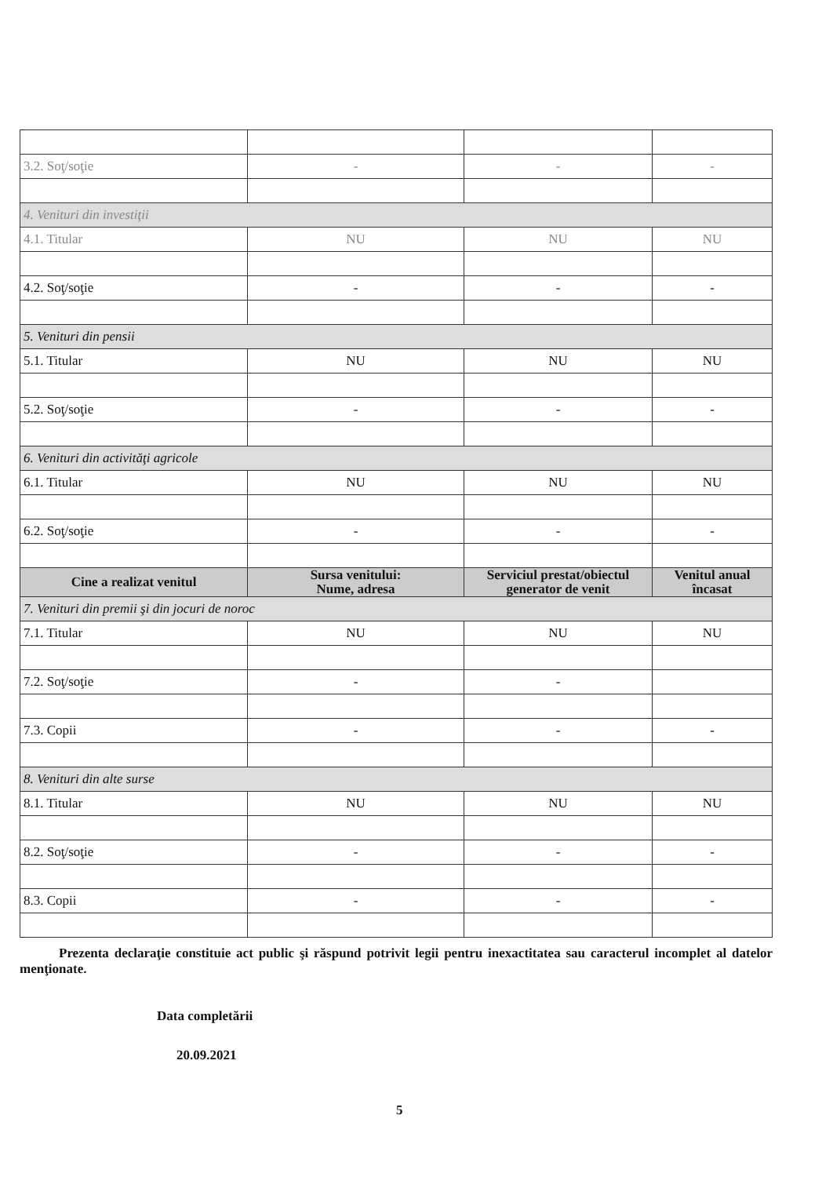| 3.2. Soţ/soţie | - | - | - |
| 4. Venituri din investiţii | | | |
| 4.1. Titular | NU | NU | NU |
| 4.2. Soţ/soţie | - | - | - |
| 5. Venituri din pensii | | | |
| 5.1. Titular | NU | NU | NU |
| 5.2. Soţ/soţie | - | - | - |
| 6. Venituri din activităţi agricole | | | |
| 6.1. Titular | NU | NU | NU |
| 6.2. Soţ/soţie | - | - | - |
| Cine a realizat venitul | Sursa venitului: Nume, adresa | Serviciul prestat/obiectul generator de venit | Venitul anual încasat |
| 7. Venituri din premii şi din jocuri de noroc | | | |
| 7.1. Titular | NU | NU | NU |
| 7.2. Soţ/soţie | - | - | |
| 7.3. Copii | - | - | - |
| 8. Venituri din alte surse | | | |
| 8.1. Titular | NU | NU | NU |
| 8.2. Soţ/soţie | - | - | - |
| 8.3. Copii | - | - | - |
Prezenta declaraţie constituie act public şi răspund potrivit legii pentru inexactitatea sau caracterul incomplet al datelor menţionate.
Data completării
20.09.2021
5